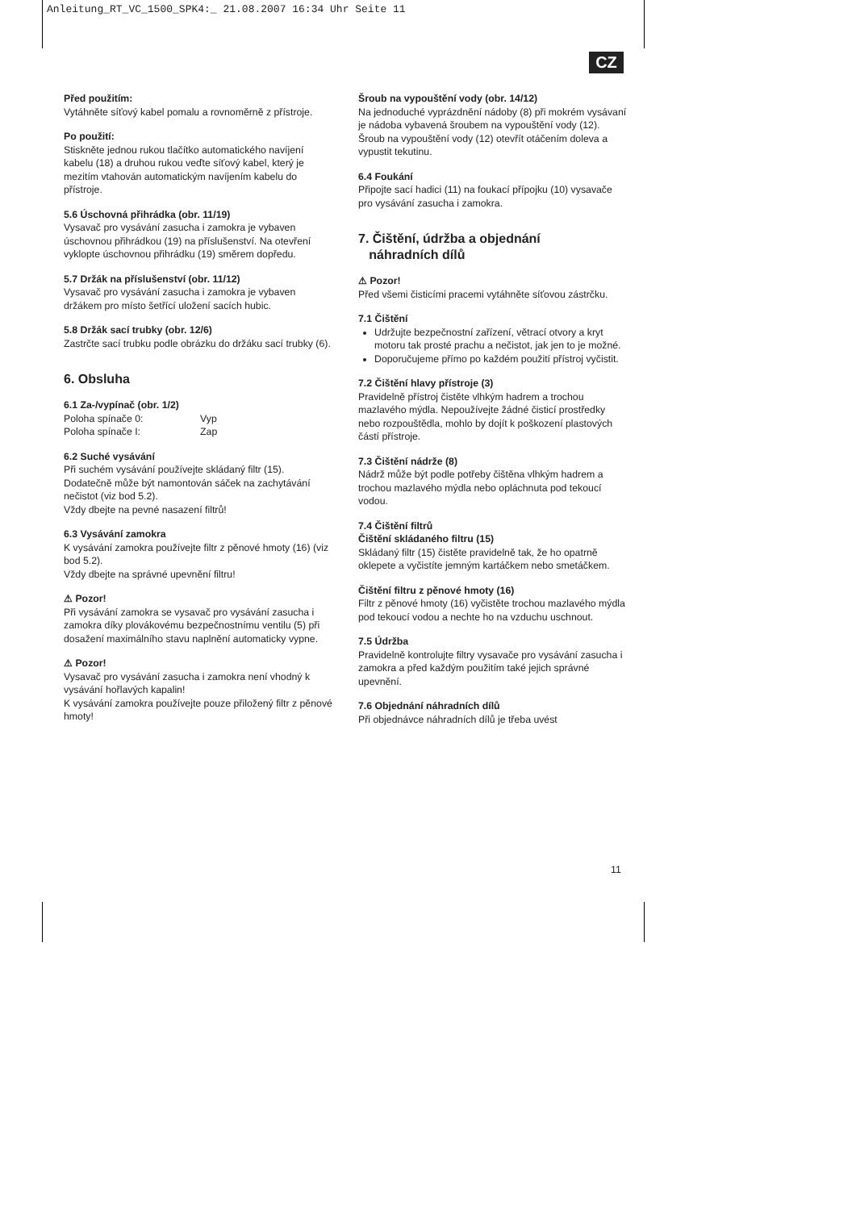Anleitung_RT_VC_1500_SPK4:_ 21.08.2007 16:34 Uhr Seite 11
CZ
Před použitím:
Vytáhněte síťový kabel pomalu a rovnoměrně z přístroje.
Po použití:
Stiskněte jednou rukou tlačítko automatického navíjení kabelu (18) a druhou rukou veďte síťový kabel, který je mezitím vtahován automatickým navíjením kabelu do přístroje.
5.6 Úschovná přihrádka (obr. 11/19)
Vysavač pro vysávání zasucha i zamokra je vybaven úschovnou přihrádkou (19) na příslušenství. Na otevření vyklopte úschovnou přihrádku (19) směrem dopředu.
5.7 Držák na příslušenství (obr. 11/12)
Vysavač pro vysávání zasucha i zamokra je vybaven držákem pro místo šetřící uložení sacích hubic.
5.8 Držák sací trubky (obr. 12/6)
Zastrčte sací trubku podle obrázku do držáku sací trubky (6).
6. Obsluha
6.1 Za-/vypínač (obr. 1/2)
| Poloha spínače 0: | Vyp |
| Poloha spínače I: | Zap |
6.2 Suché vysávání
Při suchém vysávání používejte skládaný filtr (15). Dodatečně může být namontován sáček na zachytávání nečistot (viz bod 5.2).
Vždy dbejte na pevné nasazení filtrů!
6.3 Vysávání zamokra
K vysávání zamokra používejte filtr z pěnové hmoty (16) (viz bod 5.2).
Vždy dbejte na správné upevnění filtru!
⚠ Pozor!
Při vysávání zamokra se vysavač pro vysávání zasucha i zamokra díky plovákovému bezpečnostnímu ventilu (5) při dosažení maximálního stavu naplnění automaticky vypne.
⚠ Pozor!
Vysavač pro vysávání zasucha i zamokra není vhodný k vysávání hořlavých kapalin!
K vysávání zamokra používejte pouze přiložený filtr z pěnové hmoty!
Šroub na vypouštění vody (obr. 14/12)
Na jednoduché vyprázdnění nádoby (8) při mokrém vysávaní je nádoba vybavená šroubem na vypouštění vody (12).
Šroub na vypouštění vody (12) otevřít otáčením doleva a vypustit tekutinu.
6.4 Foukání
Připojte sací hadici (11) na foukací přípojku (10) vysavače pro vysávání zasucha i zamokra.
7. Čištění, údržba a objednání
náhradních dílů
⚠ Pozor!
Před všemi čisticími pracemi vytáhněte síťovou zástrčku.
7.1 Čištění
Udržujte bezpečnostní zařízení, větrací otvory a kryt motoru tak prosté prachu a nečistot, jak jen to je možné.
Doporučujeme přímo po každém použití přístroj vyčistit.
7.2 Čištění hlavy přístroje (3)
Pravidelně přístroj čistěte vlhkým hadrem a trochou mazlavého mýdla. Nepoužívejte žádné čisticí prostředky nebo rozpouštědla, mohlo by dojít k poškození plastových částí přístroje.
7.3 Čištění nádrže (8)
Nádrž může být podle potřeby čištěna vlhkým hadrem a trochou mazlavého mýdla nebo opláchnuta pod tekoucí vodou.
7.4 Čištění filtrů
Čištění skládaného filtru (15)
Skládaný filtr (15) čistěte pravidelně tak, že ho opatrně oklepete a vyčistíte jemným kartáčkem nebo smetáčkem.
Čištění filtru z pěnové hmoty (16)
Filtr z pěnové hmoty (16) vyčistěte trochou mazlavého mýdla pod tekoucí vodou a nechte ho na vzduchu uschnout.
7.5 Údržba
Pravidelně kontrolujte filtry vysavače pro vysávání zasucha i zamokra a před každým použitím také jejich správné upevnění.
7.6 Objednání náhradních dílů
Při objednávce náhradních dílů je třeba uvést
11